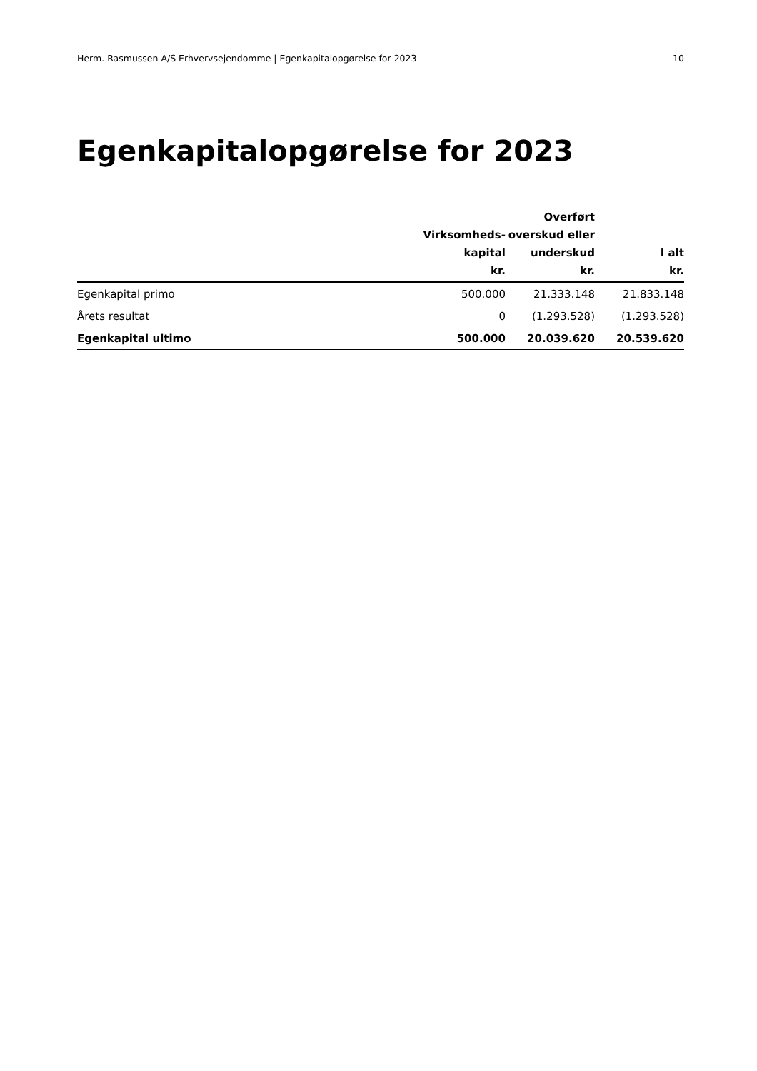Herm. Rasmussen A/S Erhvervsejendomme | Egenkapitalopgørelse for 2023 10
Egenkapitalopgørelse for 2023
| | Virksomheds- kapital kr. | Overført overskud eller underskud kr. | I alt kr. |
| --- | --- | --- | --- |
| Egenkapital primo | 500.000 | 21.333.148 | 21.833.148 |
| Årets resultat | 0 | (1.293.528) | (1.293.528) |
| Egenkapital ultimo | 500.000 | 20.039.620 | 20.539.620 |